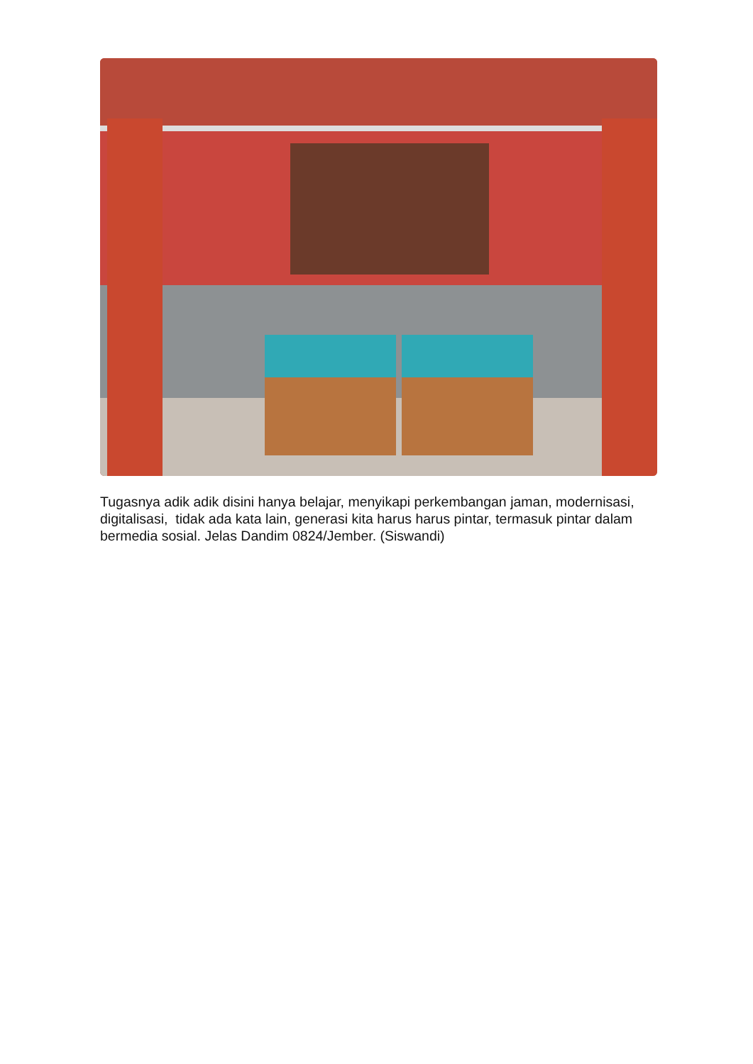Tugasnya adik adik disini hanya belajar, menyikapi perkembangan jaman, modernisasi, digitalisasi, tidak ada kata lain, generasi kita harus harus pintar, termasuk pintar dalam bermedia sosial. Jelas Dandim 0824/Jember. (Siswandi)